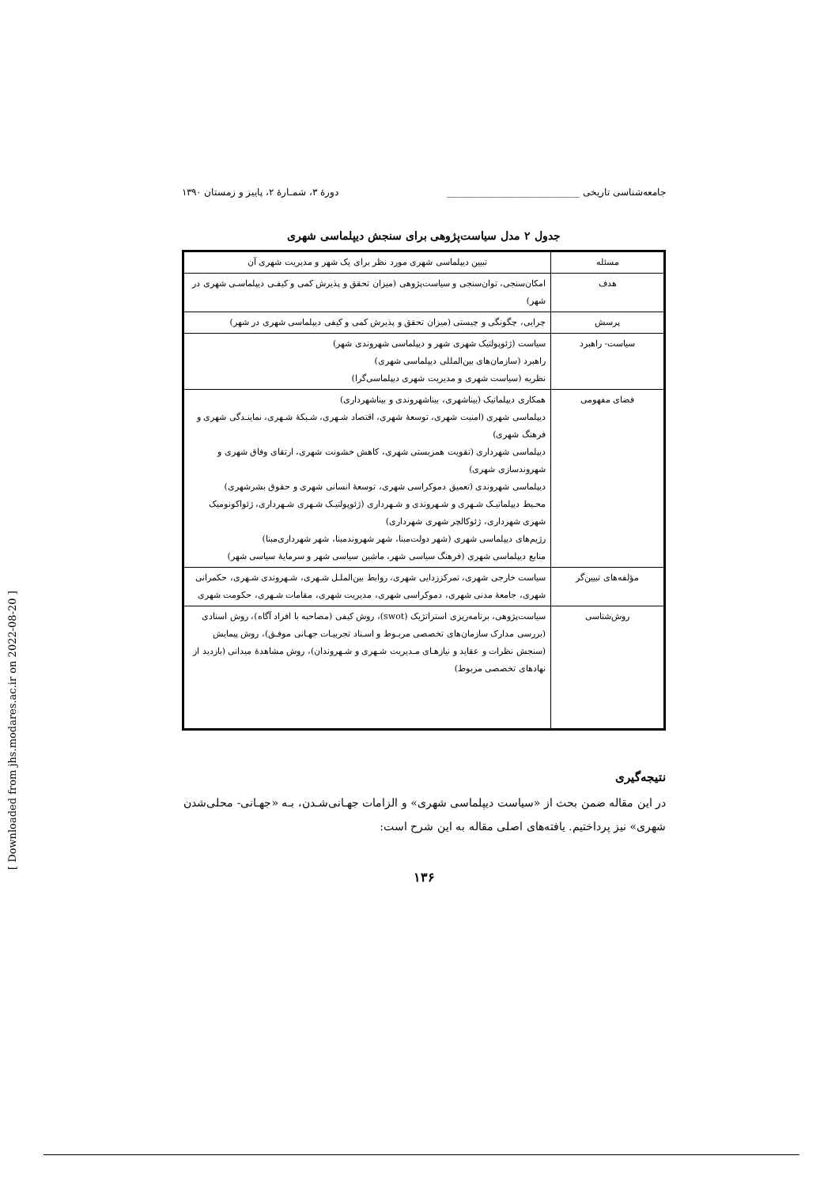جامعه‌شناسی تاریخی ____________________________ دورهٔ ۳، شمـارهٔ ۲، پاییز و زمستان ۱۳۹۰
جدول ۲ مدل سیاست‌پژوهی برای سنجش دیپلماسی شهری
| مسئله | تبیین دیپلماسی شهری مورد نظر برای یک شهر و مدیریت شهری آن |
| هدف | امکان‌سنجی، توان‌سنجی و سیاست‌پژوهی (میزان تحقق و پذیرش کمی و کیفـی دیپلماسـی شهری در شهر) |
| پرسش | چرایی، چگونگی و چیستی (میزان تحقق و پذیرش کمی و کیفی دیپلماسی شهری در شهر) |
| سیاست- راهبرد | سیاست (ژئوپولتیک شهری شهر و دیپلماسی شهروندی شهر) راهبرد (سازمان‌های بین‌المللی دیپلماسی شهری) نظریه (سیاست شهری و مدیریت شهری دیپلماسی‌گرا) |
| فضای مفهومی | همکاری دیپلماتیک (بیناشهری، بیناشهروندی و بیناشهرداری) دیپلماسی شهری (امنیت شهری، توسعهٔ شهری، اقتصاد شـهری، شـبکهٔ شـهری، نماینـدگی شهری و فرهنگ شهری) دیپلماسی شهرداری (تقویت همزیستی شهری، کاهش خشونت شهری، ارتقای وفاق شهری و شهروندسازی شهری) دیپلماسی شهروندی (تعمیق دموکراسی شهری، توسعهٔ انسانی شهری و حقوق بشرشهری) محـیط دیپلماتیـک شـهری و شـهروندی و شـهرداری (ژئوپولتیـک شـهری شـهرداری، ژئواکونومیک شهری شهرداری، ژئوکالچر شهری شهرداری) رژیم‌های دیپلماسی شهری (شهر دولت‌مبنا، شهر شهروندمبنا، شهر شهرداری‌مبنا) منابع دیپلماسی شهری (فرهنگ سیاسی شهر، ماشین سیاسی شهر و سرمایهٔ سیاسی شهر) |
| مؤلفه‌های تبیین‌گر | سیاست خارجی شهری، تمرکززدایی شهری، روابط بین‌الملـل شـهری، شـهروندی شـهری، حکمرانی شهری، جامعهٔ مدنی شهری، دموکراسی شهری، مدیریت شهری، مقامات شـهری، حکومت شهری |
| روش‌شناسی | سیاست‌پژوهی، برنامه‌ریزی استراتژیک (swot)، روش کیفی (مصاحبه با افراد آگاه)، روش اسنادی (بررسی مدارک سازمان‌های تخصصی مربـوط و اسـناد تجربیـات جهـانی موفـق)، روش پیمایش (سنجش نظرات و عقاید و نیازهـای مـدیریت شـهری و شـهروندان)، روش مشاهدهٔ میدانی (بازدید از نهادهای تخصصی مربوط) |
نتیجه‌گیری
در این مقاله ضمن بحث از «سیاست دیپلماسی شهری» و الزامات جهـانی‌شـدن، بـه «جهـانی- محلی‌شدن شهری» نیز پرداختیم. یافته‌های اصلی مقاله به این شرح است:
۱۳۶
[ Downloaded from jhs.modares.ac.ir on 2022-08-20 ]